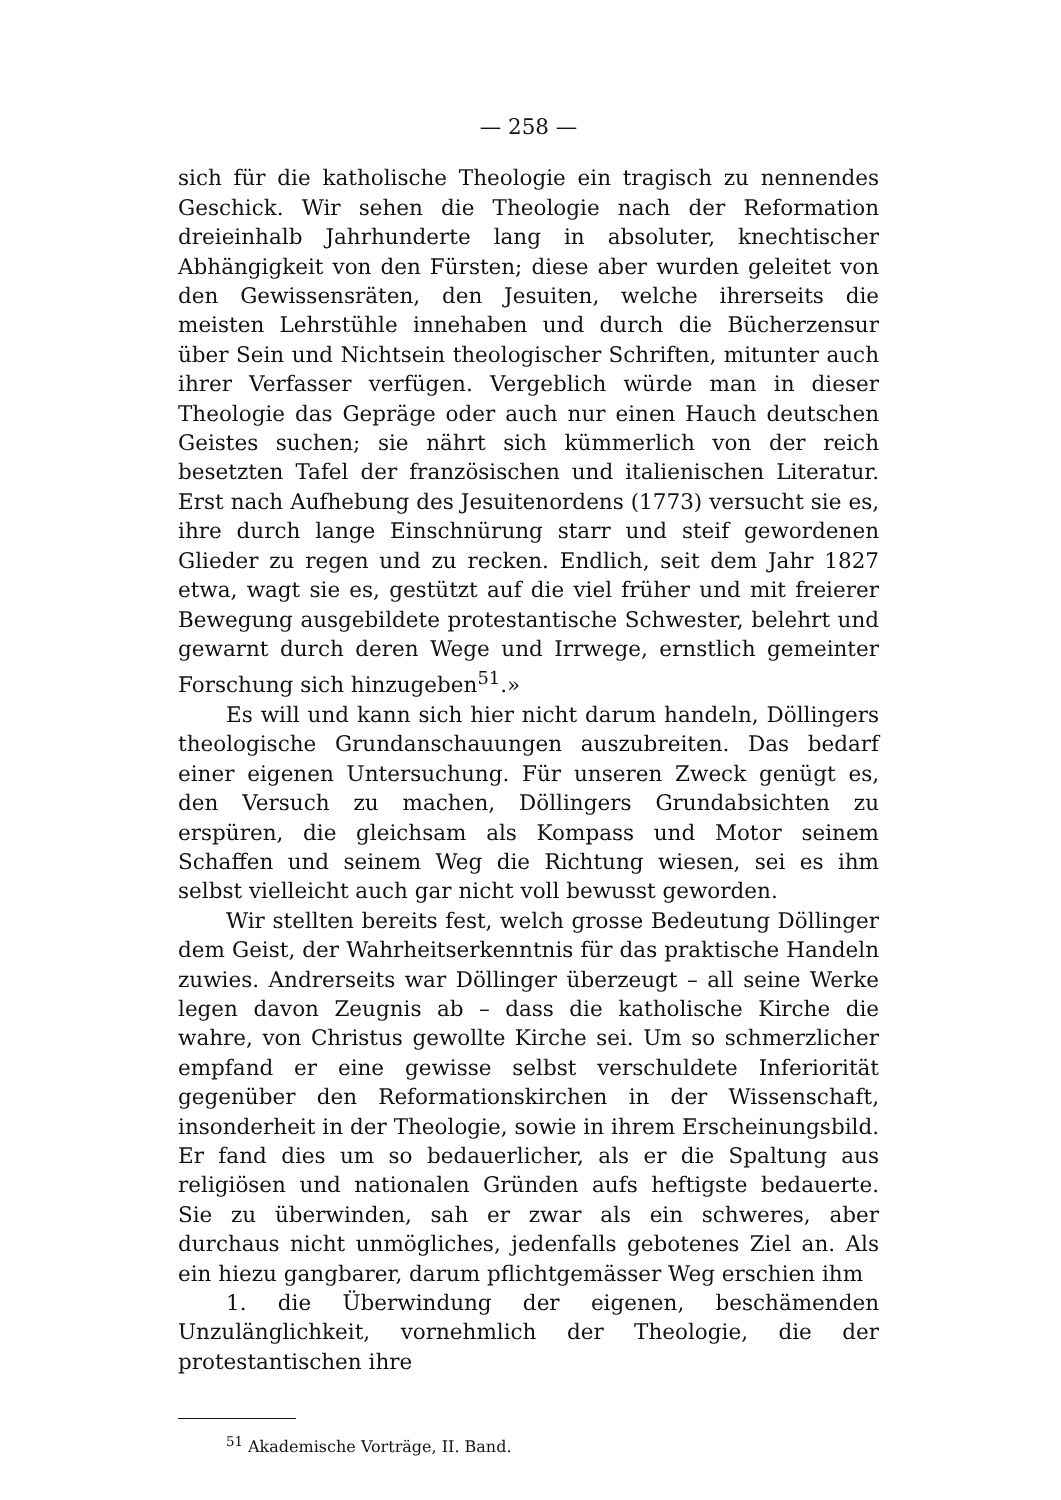— 258 —
sich für die katholische Theologie ein tragisch zu nennendes Geschick. Wir sehen die Theologie nach der Reformation dreieinhalb Jahrhunderte lang in absoluter, knechtischer Abhängigkeit von den Fürsten; diese aber wurden geleitet von den Gewissensräten, den Jesuiten, welche ihrerseits die meisten Lehrstühle innehaben und durch die Bücherzensur über Sein und Nichtsein theologischer Schriften, mitunter auch ihrer Verfasser verfügen. Vergeblich würde man in dieser Theologie das Gepräge oder auch nur einen Hauch deutschen Geistes suchen; sie nährt sich kümmerlich von der reich besetzten Tafel der französischen und italienischen Literatur. Erst nach Aufhebung des Jesuitenordens (1773) versucht sie es, ihre durch lange Einschnürung starr und steif gewordenen Glieder zu regen und zu recken. Endlich, seit dem Jahr 1827 etwa, wagt sie es, gestützt auf die viel früher und mit freierer Bewegung ausgebildete protestantische Schwester, belehrt und gewarnt durch deren Wege und Irrwege, ernstlich gemeinter Forschung sich hinzugeben<sup>51</sup>.»
Es will und kann sich hier nicht darum handeln, Döllingers theologische Grundanschauungen auszubreiten. Das bedarf einer eigenen Untersuchung. Für unseren Zweck genügt es, den Versuch zu machen, Döllingers Grundabsichten zu erspüren, die gleichsam als Kompass und Motor seinem Schaffen und seinem Weg die Richtung wiesen, sei es ihm selbst vielleicht auch gar nicht voll bewusst geworden.
Wir stellten bereits fest, welch grosse Bedeutung Döllinger dem Geist, der Wahrheitserkenntnis für das praktische Handeln zuwies. Andrerseits war Döllinger überzeugt – all seine Werke legen davon Zeugnis ab – dass die katholische Kirche die wahre, von Christus gewollte Kirche sei. Um so schmerzlicher empfand er eine gewisse selbst verschuldete Inferiorität gegenüber den Reformationskirchen in der Wissenschaft, insonderheit in der Theologie, sowie in ihrem Erscheinungsbild. Er fand dies um so bedauerlicher, als er die Spaltung aus religiösen und nationalen Gründen aufs heftigste bedauerte. Sie zu überwinden, sah er zwar als ein schweres, aber durchaus nicht unmögliches, jedenfalls gebotenes Ziel an. Als ein hiezu gangbarer, darum pflichtgemässer Weg erschien ihm
1. die Überwindung der eigenen, beschämenden Unzulänglichkeit, vornehmlich der Theologie, die der protestantischen ihre
<sup>51</sup> Akademische Vorträge, II. Band.